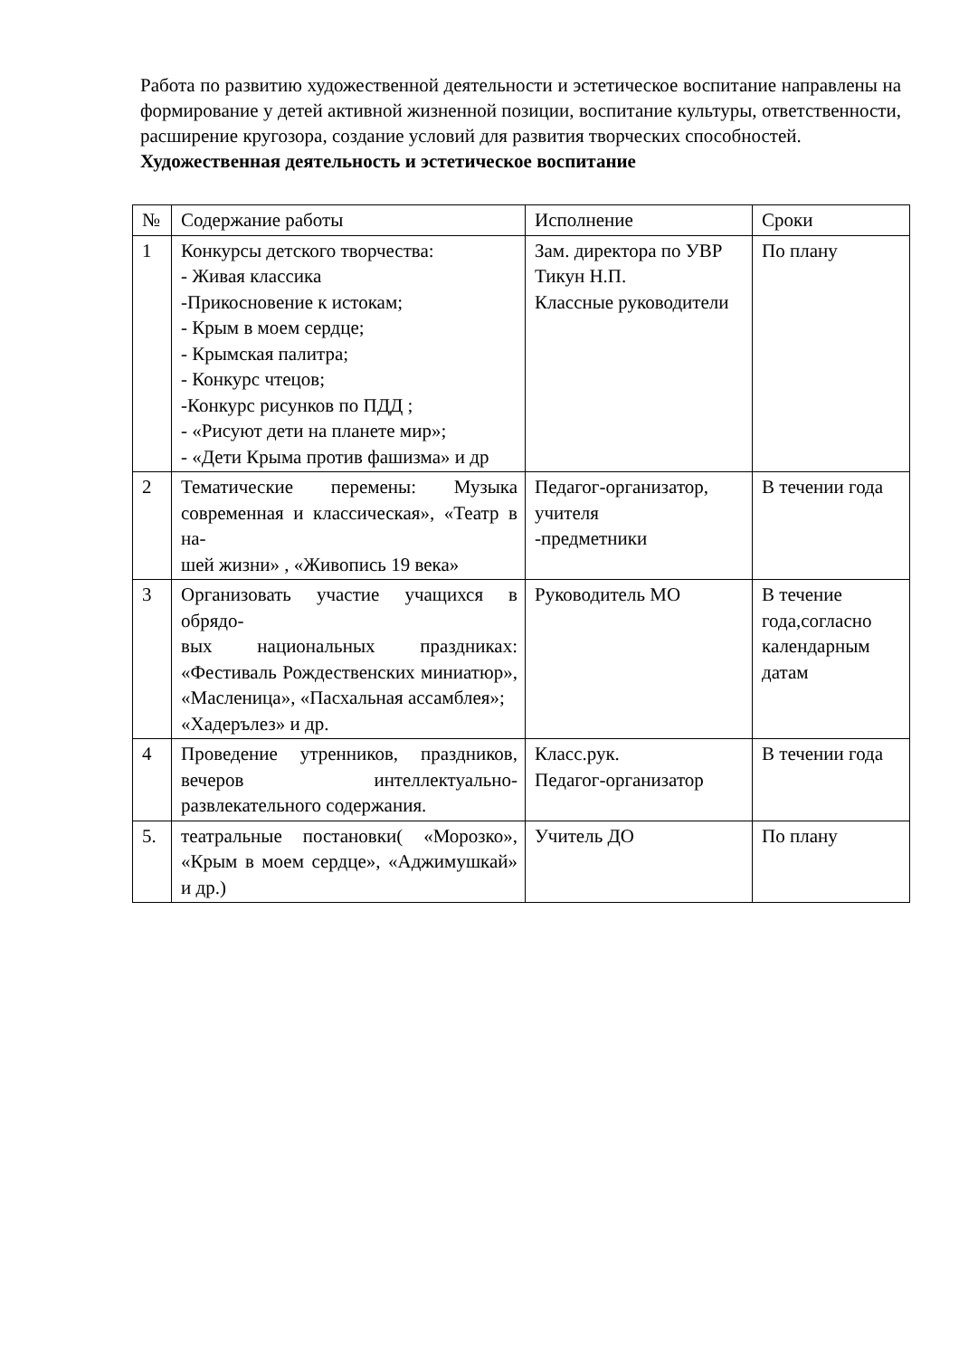Работа по развитию художественной деятельности и эстетическое воспитание направлены на формирование у детей активной жизненной позиции, воспитание культуры, ответственности, расширение кругозора, создание условий для развития творческих способностей.
Художественная деятельность и эстетическое воспитание
| № | Содержание работы | Исполнение | Сроки |
| 1 | Конкурсы детского творчества: - Живая классика -Прикосновение к истокам; - Крым в моем сердце; - Крымская палитра; - Конкурс чтецов; -Конкурс рисунков по ПДД ; - «Рисуют дети на планете мир»; - «Дети Крыма против фашизма» и др | Зам. директора по УВР Тикун Н.П. Классные руководители | По плану |
| 2 | Тематические перемены: Музыка современная и классическая», «Театр в на- шей жизни» , «Живопись 19 века» | Педагог-организатор, учителя -предметники | В течении года |
| 3 | Организовать участие учащихся в обрядо- вых национальных праздниках: «Фестиваль Рождественских миниатюр», «Масленица», «Пасхальная ассамблея»; «Хадерълез» и др. | Руководитель МО | В течение года,согласно календарным датам |
| 4 | Проведение утренников, праздников, вечеров интеллектуально-развлекательного содержания. | Класс.рук. Педагог-организатор | В течении года |
| 5. | театральные постановки( «Морозко», «Крым в моем сердце», «Аджимушкай» и др.) | Учитель ДО | По плану |